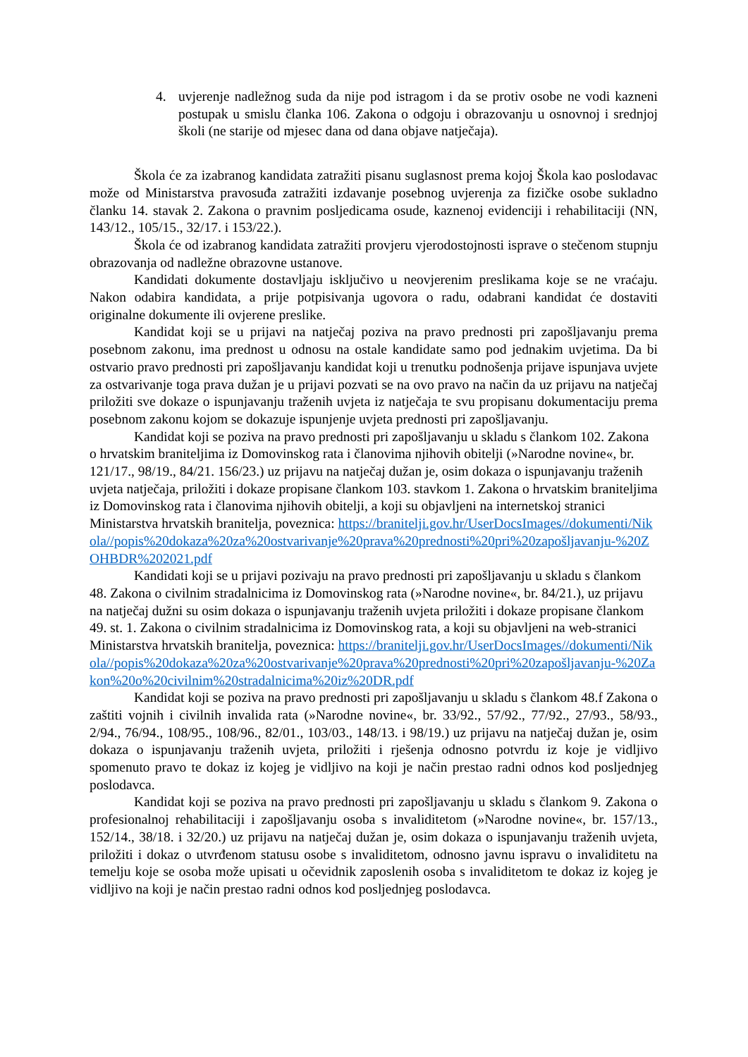4. uvjerenje nadležnog suda da nije pod istragom i da se protiv osobe ne vodi kazneni postupak u smislu članka 106. Zakona o odgoju i obrazovanju u osnovnoj i srednjoj školi (ne starije od mjesec dana od dana objave natječaja).
Škola će za izabranog kandidata zatražiti pisanu suglasnost prema kojoj Škola kao poslodavac može od Ministarstva pravosuđa zatražiti izdavanje posebnog uvjerenja za fizičke osobe sukladno članku 14. stavak 2. Zakona o pravnim posljedicama osude, kaznenoj evidenciji i rehabilitaciji (NN, 143/12., 105/15., 32/17. i 153/22.).
Škola će od izabranog kandidata zatražiti provjeru vjerodostojnosti isprave o stečenom stupnju obrazovanja od nadležne obrazovne ustanove.
Kandidati dokumente dostavljaju isključivo u neovjerenim preslikama koje se ne vraćaju. Nakon odabira kandidata, a prije potpisivanja ugovora o radu, odabrani kandidat će dostaviti originalne dokumente ili ovjerene preslike.
Kandidat koji se u prijavi na natječaj poziva na pravo prednosti pri zapošljavanju prema posebnom zakonu, ima prednost u odnosu na ostale kandidate samo pod jednakim uvjetima. Da bi ostvario pravo prednosti pri zapošljavanju kandidat koji u trenutku podnošenja prijave ispunjava uvjete za ostvarivanje toga prava dužan je u prijavi pozvati se na ovo pravo na način da uz prijavu na natječaj priložiti sve dokaze o ispunjavanju traženih uvjeta iz natječaja te svu propisanu dokumentaciju prema posebnom zakonu kojom se dokazuje ispunjenje uvjeta prednosti pri zapošljavanju.
Kandidat koji se poziva na pravo prednosti pri zapošljavanju u skladu s člankom 102. Zakona o hrvatskim braniteljima iz Domovinskog rata i članovima njihovih obitelji (»Narodne novine«, br. 121/17., 98/19., 84/21. 156/23.) uz prijavu na natječaj dužan je, osim dokaza o ispunjavanju traženih uvjeta natječaja, priložiti i dokaze propisane člankom 103. stavkom 1. Zakona o hrvatskim braniteljima iz Domovinskog rata i članovima njihovih obitelji, a koji su objavljeni na internetskoj stranici Ministarstva hrvatskih branitelja, poveznica: https://branitelji.gov.hr/UserDocsImages//dokumenti/Nikola//popis%20dokaza%20za%20ostvarivanje%20prava%20prednosti%20pri%20zapošljavanju-%20ZOHBDR%202021.pdf
Kandidati koji se u prijavi pozivaju na pravo prednosti pri zapošljavanju u skladu s člankom 48. Zakona o civilnim stradalnicima iz Domovinskog rata (»Narodne novine«, br. 84/21.), uz prijavu na natječaj dužni su osim dokaza o ispunjavanju traženih uvjeta priložiti i dokaze propisane člankom 49. st. 1. Zakona o civilnim stradalnicima iz Domovinskog rata, a koji su objavljeni na web-stranici Ministarstva hrvatskih branitelja, poveznica: https://branitelji.gov.hr/UserDocsImages//dokumenti/Nikola//popis%20dokaza%20za%20ostvarivanje%20prava%20prednosti%20pri%20zapošljavanju-%20Zakon%20o%20civilnim%20stradalnicima%20iz%20DR.pdf
Kandidat koji se poziva na pravo prednosti pri zapošljavanju u skladu s člankom 48.f Zakona o zaštiti vojnih i civilnih invalida rata (»Narodne novine«, br. 33/92., 57/92., 77/92., 27/93., 58/93., 2/94., 76/94., 108/95., 108/96., 82/01., 103/03., 148/13. i 98/19.) uz prijavu na natječaj dužan je, osim dokaza o ispunjavanju traženih uvjeta, priložiti i rješenja odnosno potvrdu iz koje je vidljivo spomenuto pravo te dokaz iz kojeg je vidljivo na koji je način prestao radni odnos kod posljednjeg poslodavca.
Kandidat koji se poziva na pravo prednosti pri zapošljavanju u skladu s člankom 9. Zakona o profesionalnoj rehabilitaciji i zapošljavanju osoba s invaliditetom (»Narodne novine«, br. 157/13., 152/14., 38/18. i 32/20.) uz prijavu na natječaj dužan je, osim dokaza o ispunjavanju traženih uvjeta, priložiti i dokaz o utvrđenom statusu osobe s invaliditetom, odnosno javnu ispravu o invaliditetu na temelju koje se osoba može upisati u očevidnik zaposlenih osoba s invaliditetom te dokaz iz kojeg je vidljivo na koji je način prestao radni odnos kod posljednjeg poslodavca.